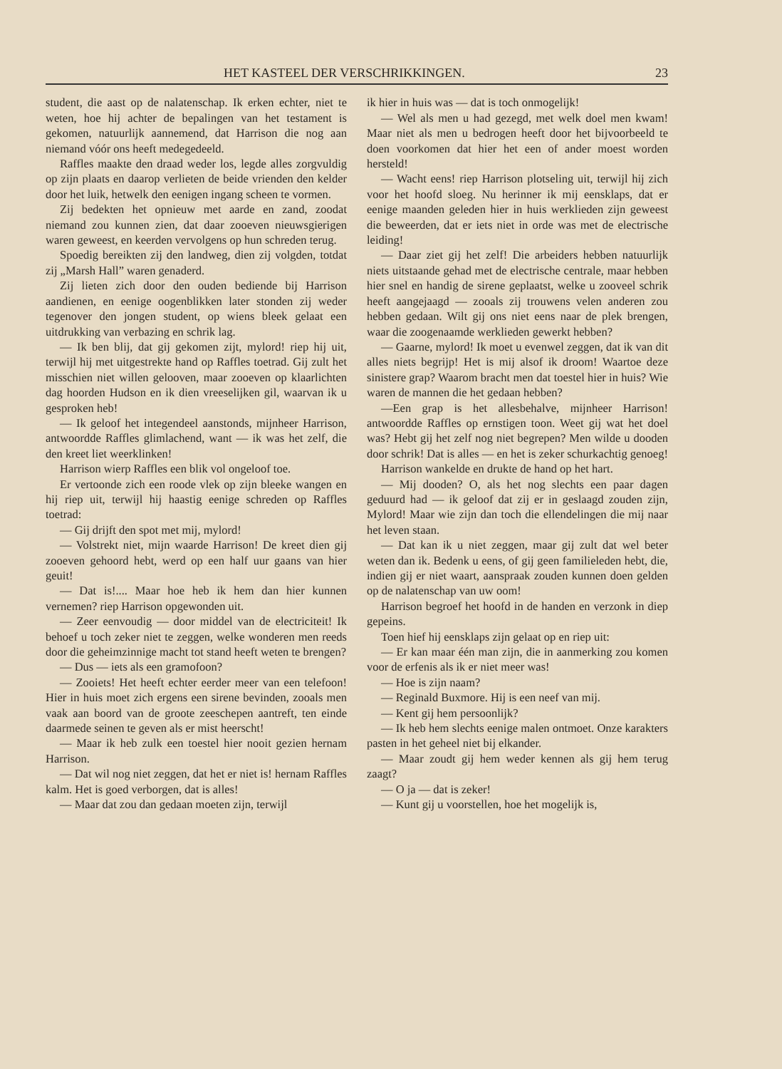HET KASTEEL DER VERSCHRIKKINGEN. 23
student, die aast op de nalatenschap. Ik erken echter, niet te weten, hoe hij achter de bepalingen van het testament is gekomen, natuurlijk aannemend, dat Harrison die nog aan niemand vóór ons heeft medegedeeld.
Raffles maakte den draad weder los, legde alles zorgvuldig op zijn plaats en daarop verlieten de beide vrienden den kelder door het luik, hetwelk den eenigen ingang scheen te vormen.
Zij bedekten het opnieuw met aarde en zand, zoodat niemand zou kunnen zien, dat daar zooeven nieuwsgierigen waren geweest, en keerden vervolgens op hun schreden terug.
Spoedig bereikten zij den landweg, dien zij volgden, totdat zij „Marsh Hall” waren genaderd.
Zij lieten zich door den ouden bediende bij Harrison aandienen, en eenige oogenblikken later stonden zij weder tegenover den jongen student, op wiens bleek gelaat een uitdrukking van verbazing en schrik lag.
— Ik ben blij, dat gij gekomen zijt, mylord! riep hij uit, terwijl hij met uitgestrekte hand op Raffles toetrad. Gij zult het misschien niet willen gelooven, maar zooeven op klaarlichten dag hoorden Hudson en ik dien vreeselijken gil, waarvan ik u gesproken heb!
— Ik geloof het integendeel aanstonds, mijnheer Harrison, antwoordde Raffles glimlachend, want — ik was het zelf, die den kreet liet weerklinken!
Harrison wierp Raffles een blik vol ongeloof toe.
Er vertoonde zich een roode vlek op zijn bleeke wangen en hij riep uit, terwijl hij haastig eenige schreden op Raffles toetrad:
— Gij drijft den spot met mij, mylord!
— Volstrekt niet, mijn waarde Harrison! De kreet dien gij zooeven gehoord hebt, werd op een half uur gaans van hier geuit!
— Dat is!.... Maar hoe heb ik hem dan hier kunnen vernemen? riep Harrison opgewonden uit.
— Zeer eenvoudig — door middel van de electriciteit! Ik behoef u toch zeker niet te zeggen, welke wonderen men reeds door die geheimzinnige macht tot stand heeft weten te brengen?
— Dus — iets als een gramofoon?
— Zooiets! Het heeft echter eerder meer van een telefoon! Hier in huis moet zich ergens een sirene bevinden, zooals men vaak aan boord van de groote zeeschepen aantreft, ten einde daarmede seinen te geven als er mist heerscht!
— Maar ik heb zulk een toestel hier nooit gezien hernam Harrison.
— Dat wil nog niet zeggen, dat het er niet is! hernam Raffles kalm. Het is goed verborgen, dat is alles!
— Maar dat zou dan gedaan moeten zijn, terwijl
ik hier in huis was — dat is toch onmogelijk!
— Wel als men u had gezegd, met welk doel men kwam! Maar niet als men u bedrogen heeft door het bijvoorbeeld te doen voorkomen dat hier het een of ander moest worden hersteld!
— Wacht eens! riep Harrison plotseling uit, terwijl hij zich voor het hoofd sloeg. Nu herinner ik mij eensklaps, dat er eenige maanden geleden hier in huis werklieden zijn geweest die beweerden, dat er iets niet in orde was met de electrische leiding!
— Daar ziet gij het zelf! Die arbeiders hebben natuurlijk niets uitstaande gehad met de electrische centrale, maar hebben hier snel en handig de sirene geplaatst, welke u zooveel schrik heeft aangejaagd — zooals zij trouwens velen anderen zou hebben gedaan. Wilt gij ons niet eens naar de plek brengen, waar die zoogenaamde werklieden gewerkt hebben?
— Gaarne, mylord! Ik moet u evenwel zeggen, dat ik van dit alles niets begrijp! Het is mij alsof ik droom! Waartoe deze sinistere grap? Waarom bracht men dat toestel hier in huis? Wie waren de mannen die het gedaan hebben?
—Een grap is het allesbehalve, mijnheer Harrison! antwoordde Raffles op ernstigen toon. Weet gij wat het doel was? Hebt gij het zelf nog niet begrepen? Men wilde u dooden door schrik! Dat is alles — en het is zeker schurkachtig genoeg!
Harrison wankelde en drukte de hand op het hart.
— Mij dooden? O, als het nog slechts een paar dagen geduurd had — ik geloof dat zij er in geslaagd zouden zijn, Mylord! Maar wie zijn dan toch die ellendelingen die mij naar het leven staan.
— Dat kan ik u niet zeggen, maar gij zult dat wel beter weten dan ik. Bedenk u eens, of gij geen familieleden hebt, die, indien gij er niet waart, aanspraak zouden kunnen doen gelden op de nalatenschap van uw oom!
Harrison begroef het hoofd in de handen en verzonk in diep gepeins.
Toen hief hij eensklaps zijn gelaat op en riep uit:
— Er kan maar één man zijn, die in aanmerking zou komen voor de erfenis als ik er niet meer was!
— Hoe is zijn naam?
— Reginald Buxmore. Hij is een neef van mij.
— Kent gij hem persoonlijk?
— Ik heb hem slechts eenige malen ontmoet. Onze karakters pasten in het geheel niet bij elkander.
— Maar zoudt gij hem weder kennen als gij hem terug zaagt?
— O ja — dat is zeker!
— Kunt gij u voorstellen, hoe het mogelijk is,